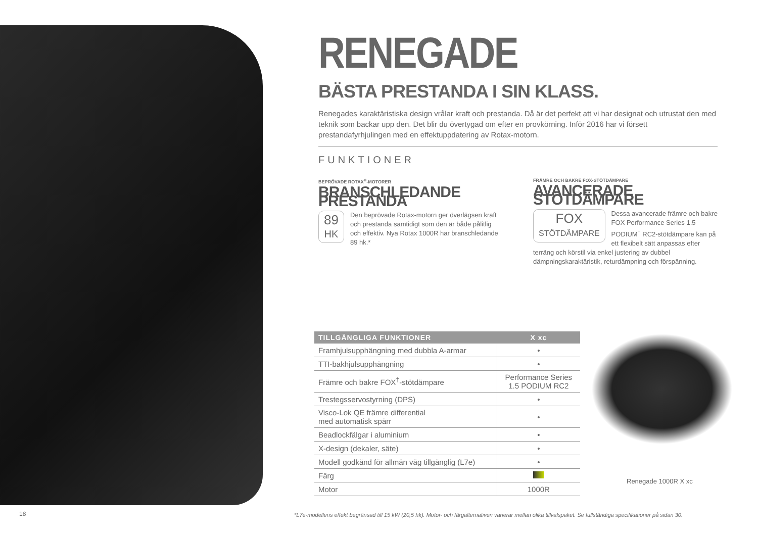RENEGADE
BÄSTA PRESTANDA I SIN KLASS.
Renegades karaktäristiska design vrålar kraft och prestanda. Då är det perfekt att vi har designat och utrustat den med teknik som backar upp den. Det blir du övertygad om efter en provkörning. Inför 2016 har vi försett prestandafyrhjulingen med en effektuppdatering av Rotax-motorn.
FUNKTIONER
BEPRÖVADE ROTAX<sup>®</sup>-MOTORER
BRANSCHLEDANDE PRESTANDA
89
HK
Den beprövade Rotax-motorn ger överlägsen kraft och prestanda samtidigt som den är både pålitlig och effektiv. Nya Rotax 1000R har branschledande 89 hk.*
FRÄMRE OCH BAKRE FOX-STÖTDÄMPARE
AVANCERADE STÖTDÄMPARE
FOX
STÖTDÄMPARE
Dessa avancerade främre och bakre FOX Performance Series 1.5 PODIUM<sup>†</sup> RC2-stötdämpare kan på ett flexibelt sätt anpassas efter terräng och körstil via enkel justering av dubbel dämpningskaraktäristik, returdämpning och förspänning.
| TILLGÄNGLIGA FUNKTIONER | X xc |
| --- | --- |
| Framhjulsupphängning med dubbla A-armar | • |
| TTI-bakhjulsupphängning | • |
| Främre och bakre FOX<sup>†</sup>-stötdämpare | Performance Series 1.5 PODIUM RC2 |
| Trestegsservostyrning (DPS) | • |
| Visco-Lok QE främre differential med automatisk spärr | • |
| Beadlockfälgar i aluminium | • |
| X-design (dekaler, säte) | • |
| Modell godkänd för allmän väg tillgänglig (L7e) | • |
| Färg | |
| Motor | 1000R |
Renegade 1000R X xc
18
*L7e-modellens effekt begränsad till 15 kW (20,5 hk). Motor- och färgalternativen varierar mellan olika tillvalspaket. Se fullständiga specifikationer på sidan 30.